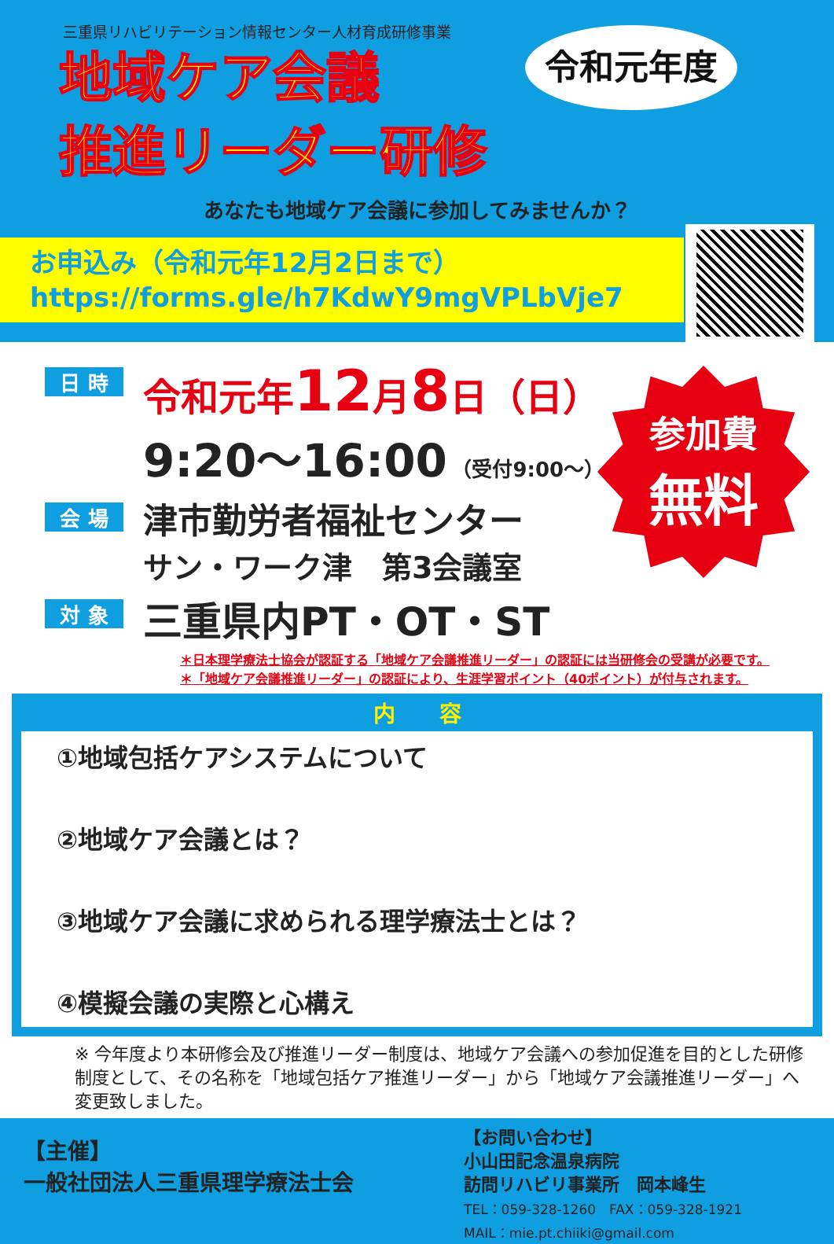三重県リハビリテーション情報センター人材育成研修事業
地域ケア会議
推進リーダー研修
令和元年度
あなたも地域ケア会議に参加してみませんか？
お申込み（令和元年12月2日まで）
https://forms.gle/h7KdwY9mgVPLbVje7
日 時
令和元年12月8日（日）
9:20～16:00 （受付9:00～）
会 場
津市勤労者福祉センター
サン・ワーク津　第3会議室
対 象
三重県内PT・OT・ST
参加費
無料
＊日本理学療法士協会が認証する「地域ケア会議推進リーダー」の認証には当研修会の受講が必要です。
＊「地域ケア会議推進リーダー」の認証により、生涯学習ポイント（40ポイント）が付与されます。
内　　容
①地域包括ケアシステムについて
②地域ケア会議とは？
③地域ケア会議に求められる理学療法士とは？
④模擬会議の実際と心構え
※ 今年度より本研修会及び推進リーダー制度は、地域ケア会議への参加促進を目的とした研修制度として、その名称を「地域包括ケア推進リーダー」から「地域ケア会議推進リーダー」へ変更致しました。
【主催】
一般社団法人三重県理学療法士会
【お問い合わせ】
小山田記念温泉病院
訪問リハビリ事業所　岡本峰生
TEL：059-328-1260　FAX：059-328-1921
MAIL：mie.pt.chiiki@gmail.com